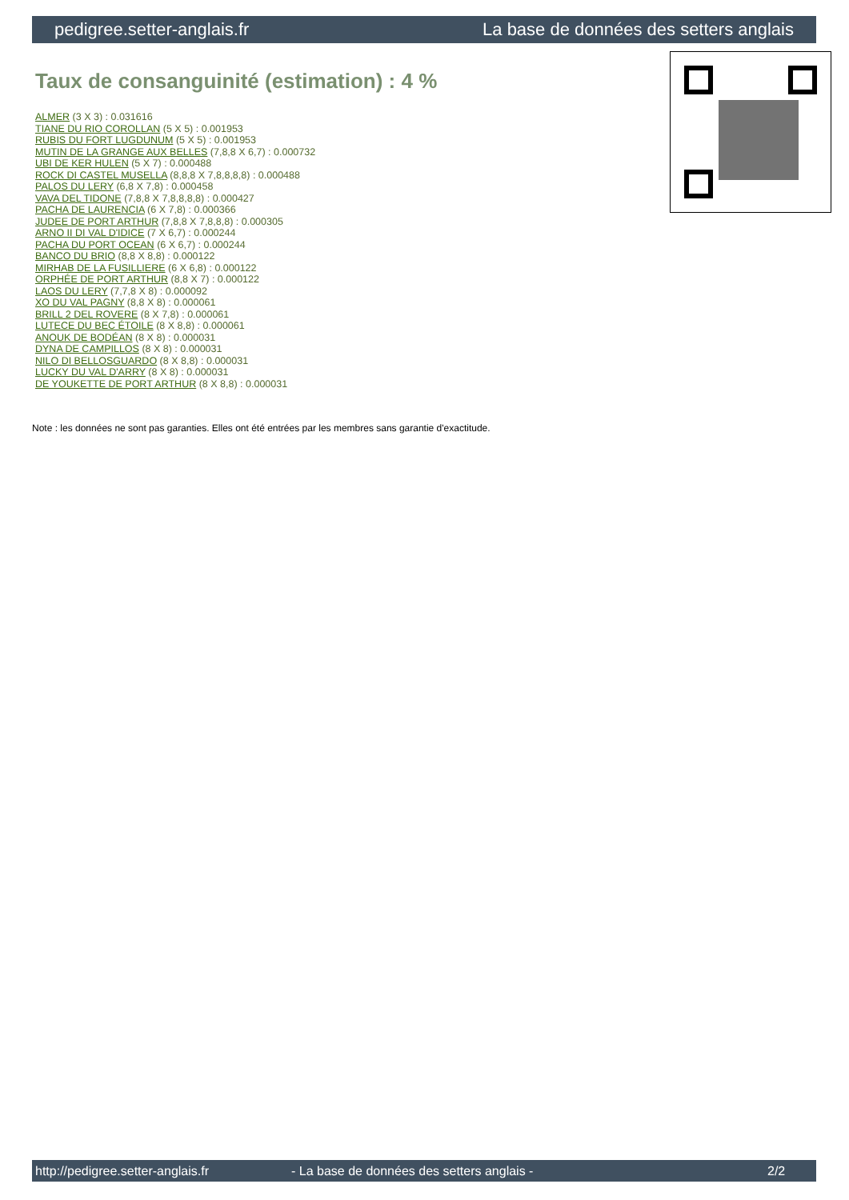pedigree.setter-anglais.fr La base de données des setters anglais
Taux de consanguinité (estimation) : 4 %
ALMER (3 X 3) : 0.031616
TIANE DU RIO COROLLAN (5 X 5) : 0.001953
RUBIS DU FORT LUGDUNUM (5 X 5) : 0.001953
MUTIN DE LA GRANGE AUX BELLES (7,8,8 X 6,7) : 0.000732
UBI DE KER HULEN (5 X 7) : 0.000488
ROCK DI CASTEL MUSELLA (8,8,8 X 7,8,8,8,8) : 0.000488
PALOS DU LERY (6,8 X 7,8) : 0.000458
VAVA DEL TIDONE (7,8,8 X 7,8,8,8,8) : 0.000427
PACHA DE LAURENCIA (6 X 7,8) : 0.000366
JUDEE DE PORT ARTHUR (7,8,8 X 7,8,8,8) : 0.000305
ARNO II DI VAL D'IDICE (7 X 6,7) : 0.000244
PACHA DU PORT OCEAN (6 X 6,7) : 0.000244
BANCO DU BRIO (8,8 X 8,8) : 0.000122
MIRHAB DE LA FUSILLIERE (6 X 6,8) : 0.000122
ORPHÉE DE PORT ARTHUR (8,8 X 7) : 0.000122
LAOS DU LERY (7,7,8 X 8) : 0.000092
XO DU VAL PAGNY (8,8 X 8) : 0.000061
BRILL 2 DEL ROVERE (8 X 7,8) : 0.000061
LUTECE DU BEC ÉTOILE (8 X 8,8) : 0.000061
ANOUK DE BODÉAN (8 X 8) : 0.000031
DYNA DE CAMPILLOS (8 X 8) : 0.000031
NILO DI BELLOSGUARDO (8 X 8,8) : 0.000031
LUCKY DU VAL D'ARRY (8 X 8) : 0.000031
DE YOUKETTE DE PORT ARTHUR (8 X 8,8) : 0.000031
Note : les données ne sont pas garanties. Elles ont été entrées par les membres sans garantie d'exactitude.
http://pedigree.setter-anglais.fr - La base de données des setters anglais - 2/2